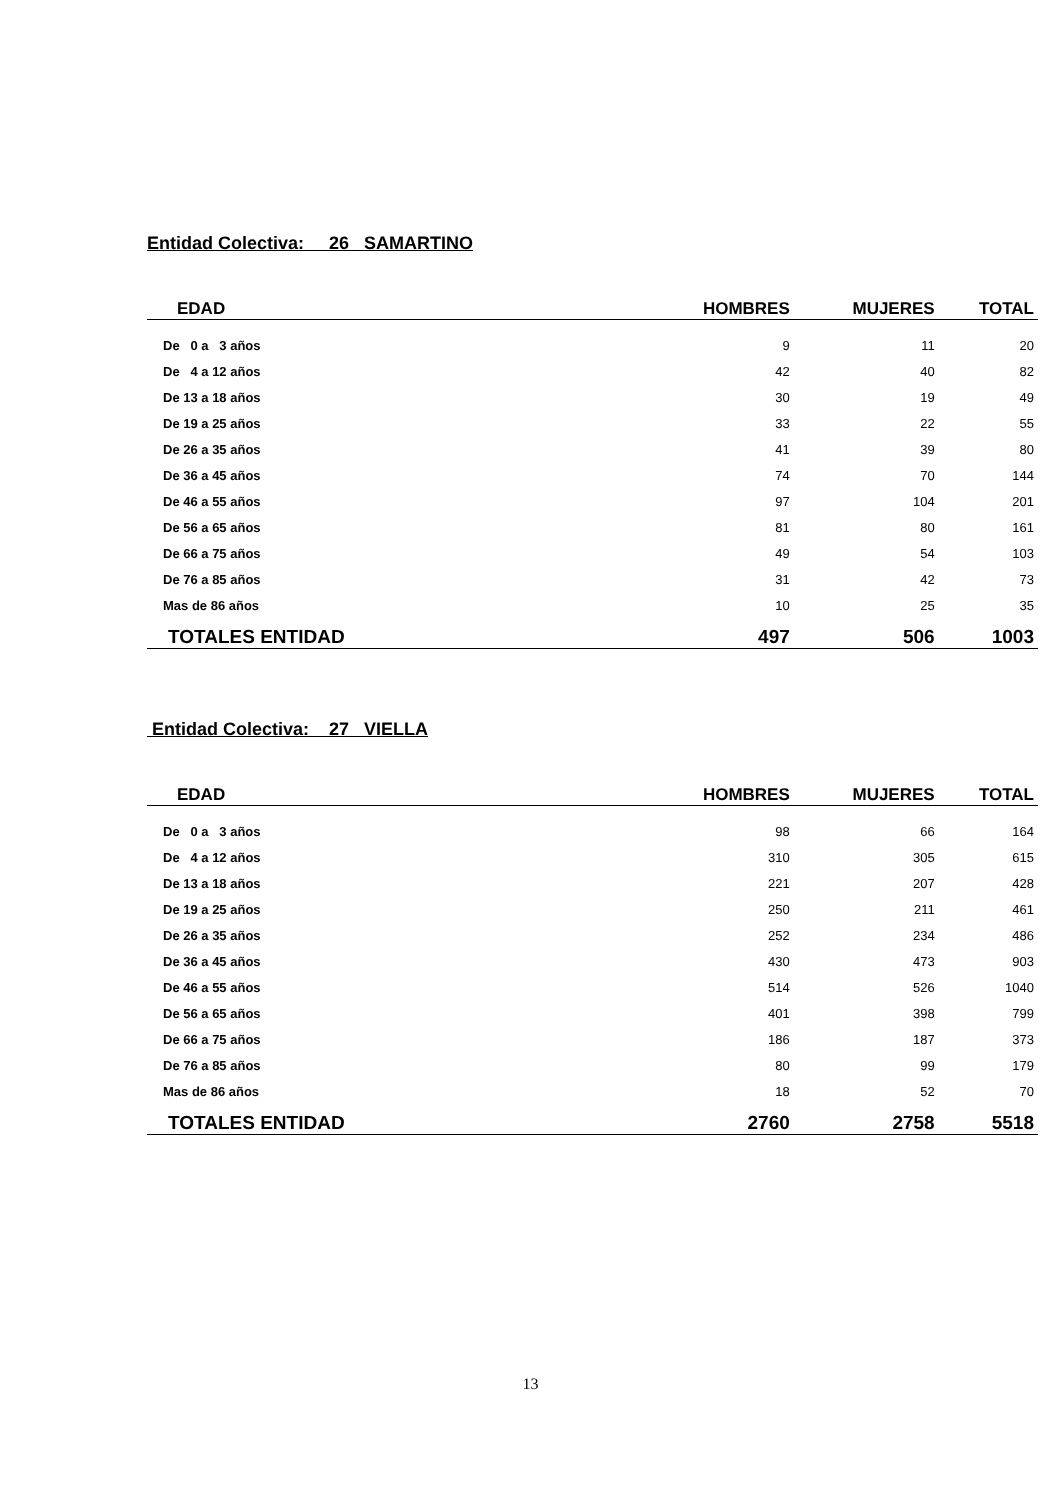Entidad Colectiva: 26 SAMARTINO
| EDAD | HOMBRES | MUJERES | TOTAL |
| --- | --- | --- | --- |
| De 0 a 3 años | 9 | 11 | 20 |
| De 4 a 12 años | 42 | 40 | 82 |
| De 13 a 18 años | 30 | 19 | 49 |
| De 19 a 25 años | 33 | 22 | 55 |
| De 26 a 35 años | 41 | 39 | 80 |
| De 36 a 45 años | 74 | 70 | 144 |
| De 46 a 55 años | 97 | 104 | 201 |
| De 56 a 65 años | 81 | 80 | 161 |
| De 66 a 75 años | 49 | 54 | 103 |
| De 76 a 85 años | 31 | 42 | 73 |
| Mas de 86 años | 10 | 25 | 35 |
| TOTALES ENTIDAD | 497 | 506 | 1003 |
Entidad Colectiva: 27 VIELLA
| EDAD | HOMBRES | MUJERES | TOTAL |
| --- | --- | --- | --- |
| De 0 a 3 años | 98 | 66 | 164 |
| De 4 a 12 años | 310 | 305 | 615 |
| De 13 a 18 años | 221 | 207 | 428 |
| De 19 a 25 años | 250 | 211 | 461 |
| De 26 a 35 años | 252 | 234 | 486 |
| De 36 a 45 años | 430 | 473 | 903 |
| De 46 a 55 años | 514 | 526 | 1040 |
| De 56 a 65 años | 401 | 398 | 799 |
| De 66 a 75 años | 186 | 187 | 373 |
| De 76 a 85 años | 80 | 99 | 179 |
| Mas de 86 años | 18 | 52 | 70 |
| TOTALES ENTIDAD | 2760 | 2758 | 5518 |
13